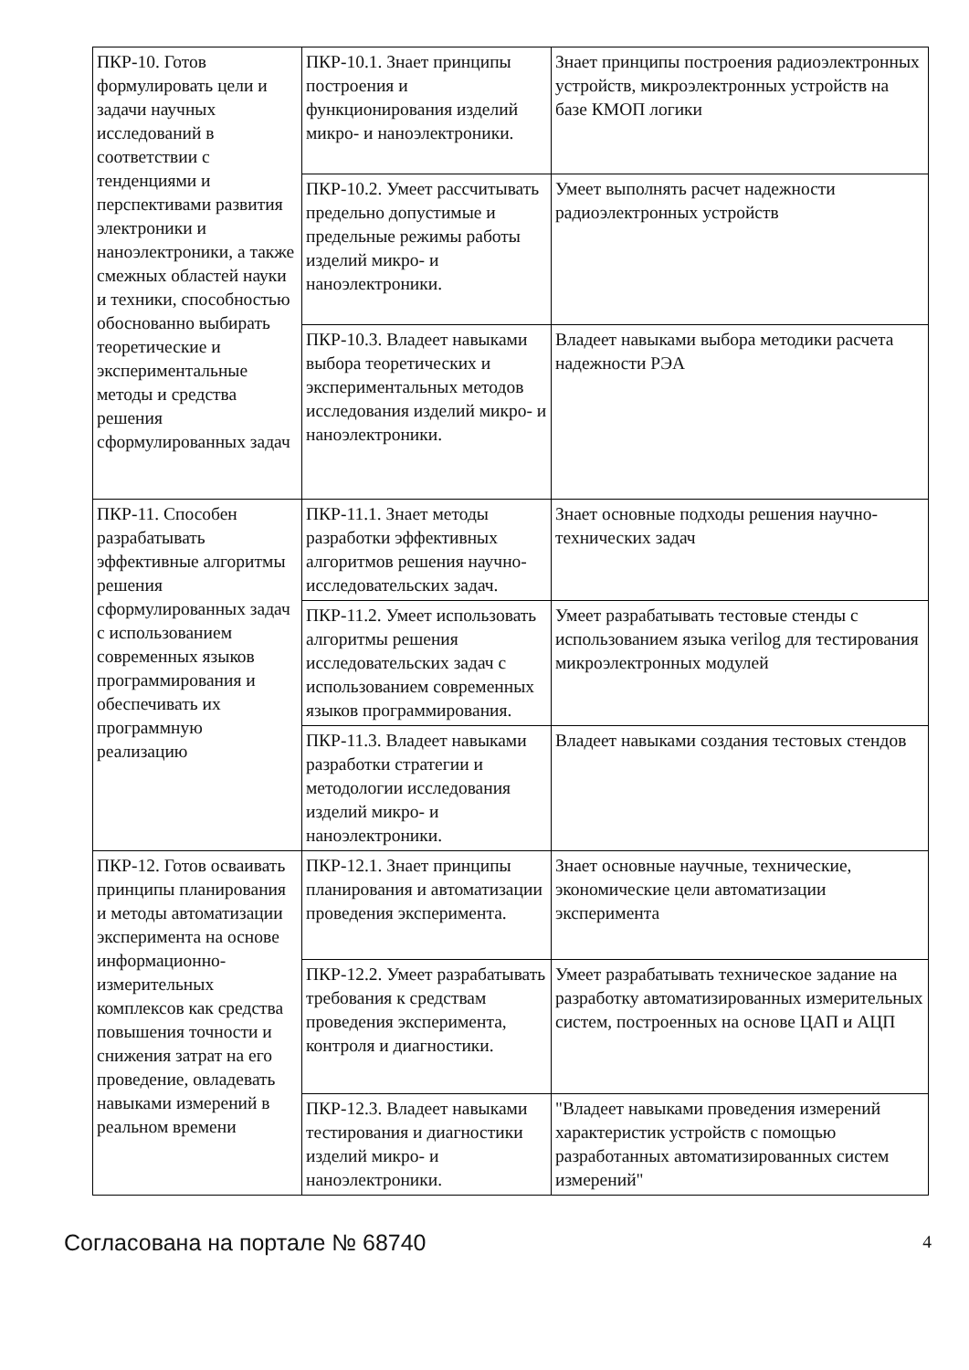| ПКР-10. Готов формулировать цели и задачи научных исследований в соответствии с тенденциями и перспективами развития электроники и наноэлектроники, а также смежных областей науки и техники, способностью обоснованно выбирать теоретические и экспериментальные методы и средства решения сформулированных задач | ПКР-10.1. Знает принципы построения и функционирования изделий микро- и наноэлектроники. | Знает принципы построения радиоэлектронных устройств, микроэлектронных устройств на базе КМОП логики |
| | ПКР-10.2. Умеет рассчитывать предельно допустимые и предельные режимы работы изделий микро- и наноэлектроники. | Умеет выполнять расчет надежности радиоэлектронных устройств |
| | ПКР-10.3. Владеет навыками выбора теоретических и экспериментальных методов исследования изделий микро- и наноэлектроники. | Владеет навыками выбора методики расчета надежности РЭА |
| ПКР-11. Способен разрабатывать эффективные алгоритмы решения сформулированных задач с использованием современных языков программирования и обеспечивать их программную реализацию | ПКР-11.1. Знает методы разработки эффективных алгоритмов решения научно-исследовательских задач. | Знает основные подходы решения научно-технических задач |
| | ПКР-11.2. Умеет использовать алгоритмы решения исследовательских задач с использованием современных языков программирования. | Умеет разрабатывать тестовые стенды с использованием языка verilog для тестирования микроэлектронных модулей |
| | ПКР-11.3. Владеет навыками разработки стратегии и методологии исследования изделий микро- и наноэлектроники. | Владеет навыками создания тестовых стендов |
| ПКР-12. Готов осваивать принципы планирования и методы автоматизации эксперимента на основе информационно-измерительных комплексов как средства повышения точности и снижения затрат на его проведение, овладевать навыками измерений в реальном времени | ПКР-12.1. Знает принципы планирования и автоматизации проведения эксперимента. | Знает основные научные, технические, экономические цели автоматизации эксперимента |
| | ПКР-12.2. Умеет разрабатывать требования к средствам проведения эксперимента, контроля и диагностики. | Умеет разрабатывать техническое задание на разработку автоматизированных измерительных систем, построенных на основе ЦАП и АЦП |
| | ПКР-12.3. Владеет навыками тестирования и диагностики изделий микро- и наноэлектроники. | "Владеет навыками проведения измерений характеристик устройств с помощью разработанных автоматизированных систем измерений" |
Согласована на портале № 68740 4